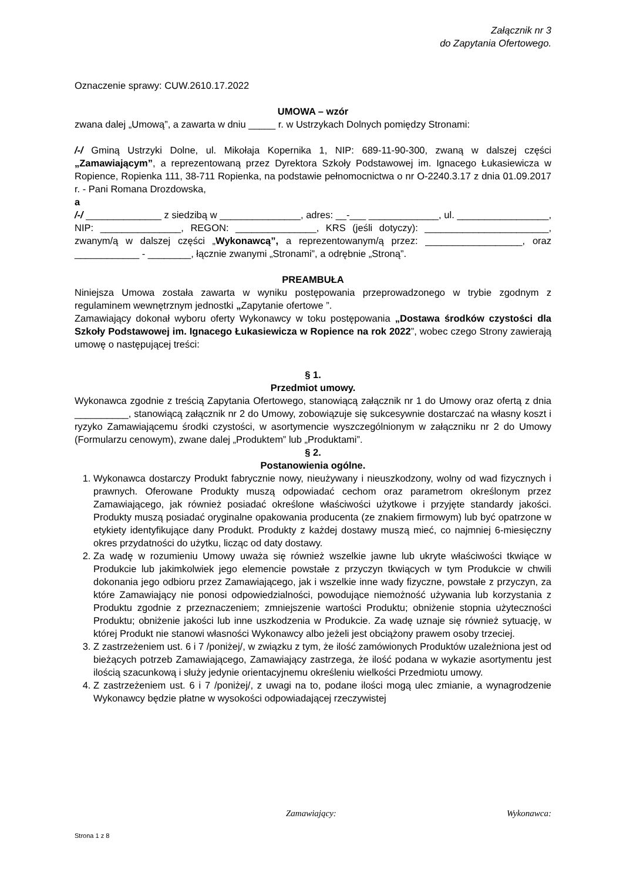Załącznik nr 3
do Zapytania Ofertowego.
Oznaczenie sprawy: CUW.2610.17.2022
UMOWA – wzór
zwana dalej „Umową”, a zawarta w dniu _____ r. w Ustrzykach Dolnych pomiędzy Stronami:
/-/ Gminą Ustrzyki Dolne, ul. Mikołaja Kopernika 1, NIP: 689-11-90-300, zwaną w dalszej części „Zamawiającym”, a reprezentowaną przez Dyrektora Szkoły Podstawowej im. Ignacego Łukasiewicza w Ropience, Ropienka 111, 38-711 Ropienka, na podstawie pełnomocnictwa o nr O-2240.3.17 z dnia 01.09.2017 r. - Pani Romana Drozdowska,
a
/-/ ______________ z siedzibą w _______________, adres: __-___ _____________, ul. _________________, NIP: _______________, REGON: _______________, KRS (jeśli dotyczy): _______________________, zwanym/ą w dalszej części „Wykonawcą”, a reprezentowanym/ą przez: __________________, oraz ____________ - ________, łącznie zwanymi „Stronami”, a odrębnie „Stroną”.
PREAMBUŁA
Niniejsza Umowa została zawarta w wyniku postępowania przeprowadzonego w trybie zgodnym z regulaminem wewnętrznym jednostki „Zapytanie ofertowe ”.
Zamawiający dokonał wyboru oferty Wykonawcy w toku postępowania „Dostawa środków czystości dla Szkoły Podstawowej im. Ignacego Łukasiewicza w Ropience na rok 2022”, wobec czego Strony zawierają umowę o następującej treści:
§ 1.
Przedmiot umowy.
Wykonawca zgodnie z treścią Zapytania Ofertowego, stanowiącą załącznik nr 1 do Umowy oraz ofertą z dnia __________, stanowiącą załącznik nr 2 do Umowy, zobowiązuje się sukcesywnie dostarczać na własny koszt i ryzyko Zamawiającemu środki czystości, w asortymencie wyszczególnionym w załączniku nr 2 do Umowy (Formularzu cenowym), zwane dalej „Produktem” lub „Produktami”.
§ 2.
Postanowienia ogólne.
1. Wykonawca dostarczy Produkt fabrycznie nowy, nieużywany i nieuszkodzony, wolny od wad fizycznych i prawnych. Oferowane Produkty muszą odpowiadać cechom oraz parametrom określonym przez Zamawiającego, jak również posiadać określone właściwości użytkowe i przyjęte standardy jakości. Produkty muszą posiadać oryginalne opakowania producenta (ze znakiem firmowym) lub być opatrzone w etykiety identyfikujące dany Produkt. Produkty z każdej dostawy muszą mieć, co najmniej 6-miesięczny okres przydatności do użytku, licząc od daty dostawy.
2. Za wadę w rozumieniu Umowy uważa się również wszelkie jawne lub ukryte właściwości tkwiące w Produkcie lub jakimkolwiek jego elemencie powstałe z przyczyn tkwiących w tym Produkcie w chwili dokonania jego odbioru przez Zamawiającego, jak i wszelkie inne wady fizyczne, powstałe z przyczyn, za które Zamawiający nie ponosi odpowiedzialności, powodujące niemożność używania lub korzystania z Produktu zgodnie z przeznaczeniem; zmniejszenie wartości Produktu; obniżenie stopnia użyteczności Produktu; obniżenie jakości lub inne uszkodzenia w Produkcie. Za wadę uznaje się również sytuację, w której Produkt nie stanowi własności Wykonawcy albo jeżeli jest obciążony prawem osoby trzeciej.
3. Z zastrzeżeniem ust. 6 i 7 /poniżej/, w związku z tym, że ilość zamówionych Produktów uzależniona jest od bieżących potrzeb Zamawiającego, Zamawiający zastrzega, że ilość podana w wykazie asortymentu jest ilością szacunkową i służy jedynie orientacyjnemu określeniu wielkości Przedmiotu umowy.
4. Z zastrzeżeniem ust. 6 i 7 /poniżej/, z uwagi na to, podane ilości mogą ulec zmianie, a wynagrodzenie Wykonawcy będzie płatne w wysokości odpowiadającej rzeczywistej
Zamawiający: Wykonawca:
Strona 1 z 8